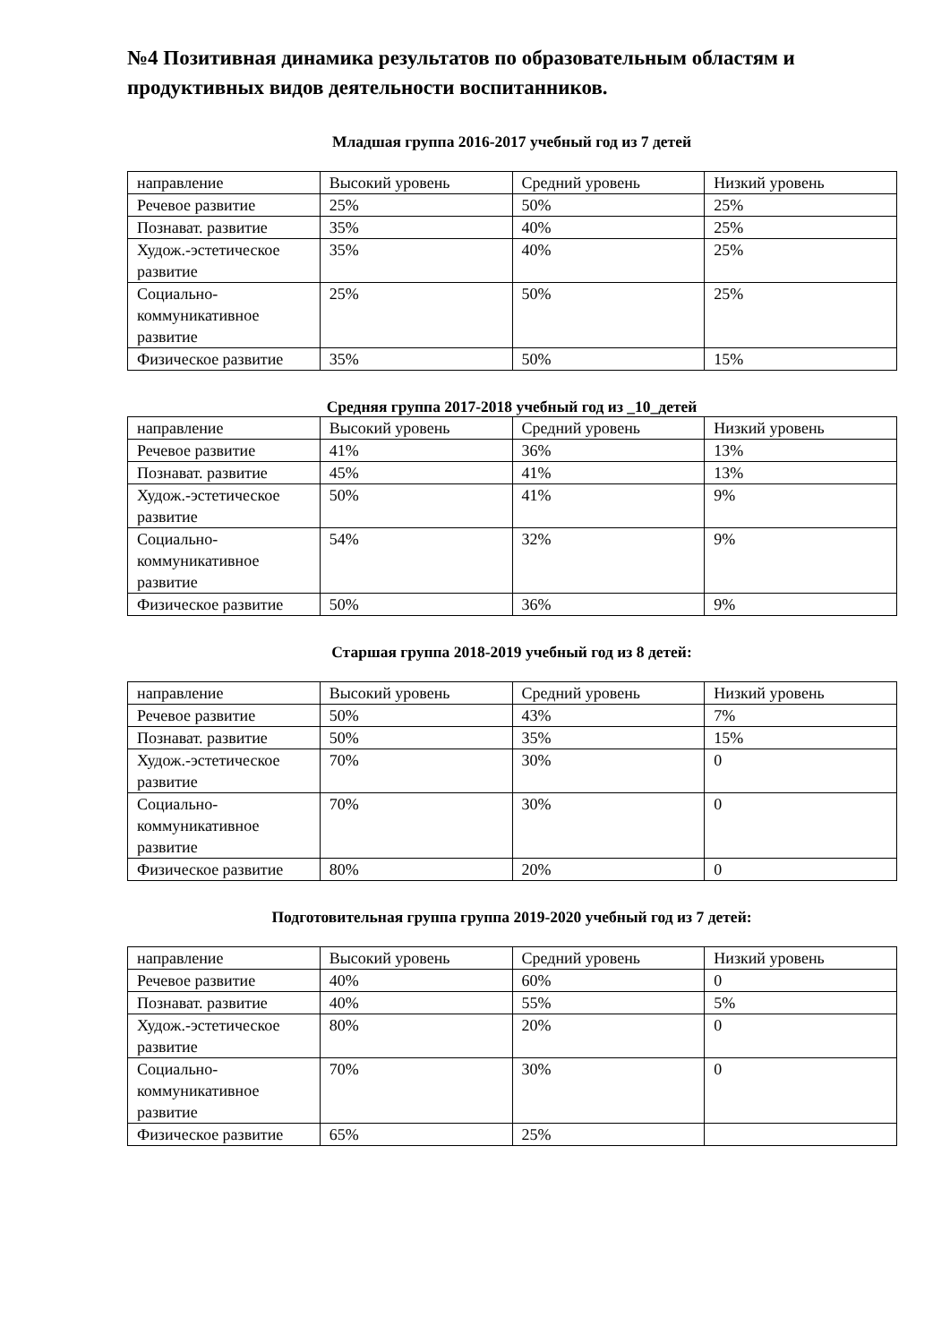№4 Позитивная динамика результатов по образовательным областям и продуктивных видов деятельности воспитанников.
Младшая группа 2016-2017 учебный год из 7 детей
| направление | Высокий уровень | Средний уровень | Низкий уровень |
| Речевое развитие | 25% | 50% | 25% |
| Познават. развитие | 35% | 40% | 25% |
| Худож.-эстетическое развитие | 35% | 40% | 25% |
| Социально-коммуникативное развитие | 25% | 50% | 25% |
| Физическое развитие | 35% | 50% | 15% |
Средняя группа 2017-2018 учебный год из _10_детей
| направление | Высокий уровень | Средний уровень | Низкий уровень |
| Речевое развитие | 41% | 36% | 13% |
| Познават. развитие | 45% | 41% | 13% |
| Худож.-эстетическое развитие | 50% | 41% | 9% |
| Социально-коммуникативное развитие | 54% | 32% | 9% |
| Физическое развитие | 50% | 36% | 9% |
Старшая группа 2018-2019 учебный год из 8 детей:
| направление | Высокий уровень | Средний уровень | Низкий уровень |
| Речевое развитие | 50% | 43% | 7% |
| Познават. развитие | 50% | 35% | 15% |
| Худож.-эстетическое развитие | 70% | 30% | 0 |
| Социально-коммуникативное развитие | 70% | 30% | 0 |
| Физическое развитие | 80% | 20% | 0 |
Подготовительная группа группа 2019-2020 учебный год из 7 детей:
| направление | Высокий уровень | Средний уровень | Низкий уровень |
| Речевое развитие | 40% | 60% | 0 |
| Познават. развитие | 40% | 55% | 5% |
| Худож.-эстетическое развитие | 80% | 20% | 0 |
| Социально-коммуникативное развитие | 70% | 30% | 0 |
| Физическое развитие | 65% | 25% | |